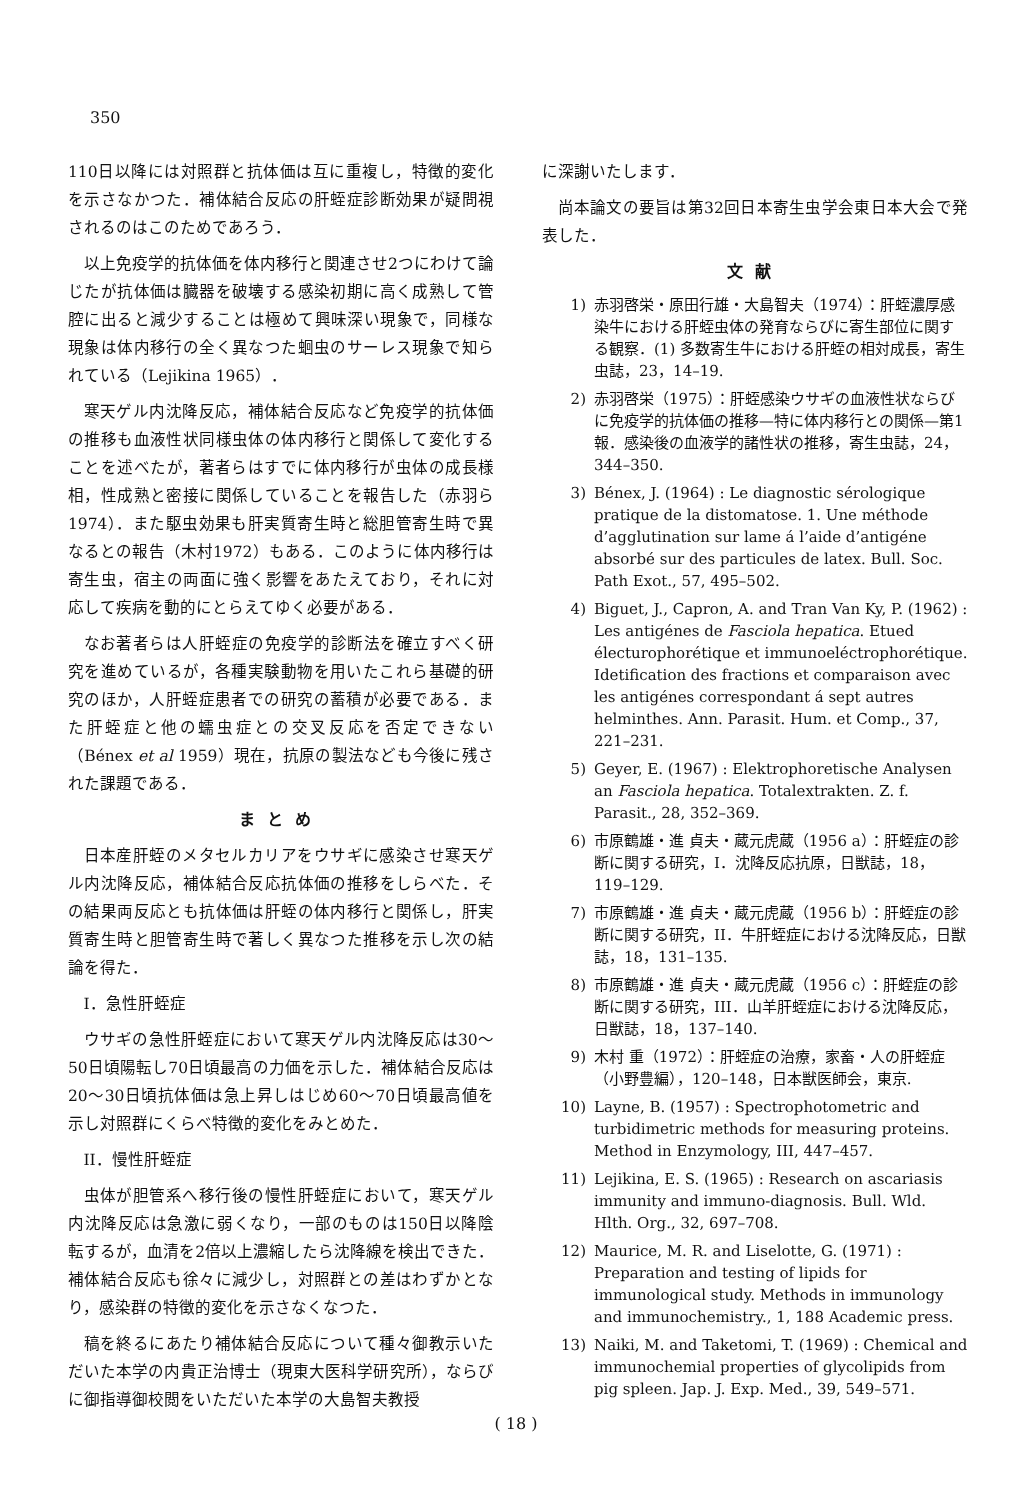350
110日以降には対照群と抗体価は互に重複し，特徴的変化を示さなかつた．補体結合反応の肝蛭症診断効果が疑問視されるのはこのためであろう．
以上免疫学的抗体価を体内移行と関連させ2つにわけて論じたが抗体価は臓器を破壊する感染初期に高く成熟して管腔に出ると減少することは極めて興味深い現象で，同様な現象は体内移行の全く異なつた蛔虫のサーレス現象で知られている（Lejikina 1965）．
寒天ゲル内沈降反応，補体結合反応など免疫学的抗体価の推移も血液性状同様虫体の体内移行と関係して変化することを述べたが，著者らはすでに体内移行が虫体の成長様相，性成熟と密接に関係していることを報告した（赤羽ら1974）．また駆虫効果も肝実質寄生時と総胆管寄生時で異なるとの報告（木村1972）もある．このように体内移行は寄生虫，宿主の両面に強く影響をあたえており，それに対応して疾病を動的にとらえてゆく必要がある．
なお著者らは人肝蛭症の免疫学的診断法を確立すべく研究を進めているが，各種実験動物を用いたこれら基礎的研究のほか，人肝蛭症患者での研究の蓄積が必要である．また肝蛭症と他の蠕虫症との交叉反応を否定できない（Bénex et al 1959）現在，抗原の製法なども今後に残された課題である．
まとめ
日本産肝蛭のメタセルカリアをウサギに感染させ寒天ゲル内沈降反応，補体結合反応抗体価の推移をしらべた．その結果両反応とも抗体価は肝蛭の体内移行と関係し，肝実質寄生時と胆管寄生時で著しく異なつた推移を示し次の結論を得た．
I．急性肝蛭症
ウサギの急性肝蛭症において寒天ゲル内沈降反応は30～50日頃陽転し70日頃最高の力価を示した．補体結合反応は20～30日頃抗体価は急上昇しはじめ60～70日頃最高値を示し対照群にくらべ特徴的変化をみとめた．
II．慢性肝蛭症
虫体が胆管系へ移行後の慢性肝蛭症において，寒天ゲル内沈降反応は急激に弱くなり，一部のものは150日以降陰転するが，血清を2倍以上濃縮したら沈降線を検出できた．補体結合反応も徐々に減少し，対照群との差はわずかとなり，感染群の特徴的変化を示さなくなつた．
稿を終るにあたり補体結合反応について種々御教示いただいた本学の内貴正治博士（現東大医科学研究所），ならびに御指導御校閲をいただいた本学の大島智夫教授
に深謝いたします．
尚本論文の要旨は第32回日本寄生虫学会東日本大会で発表した．
文献
1) 赤羽啓栄・原田行雄・大島智夫（1974）：肝蛭濃厚感染牛における肝蛭虫体の発育ならびに寄生部位に関する観察．(1) 多数寄生牛における肝蛭の相対成長，寄生虫誌，23，14–19.
2) 赤羽啓栄（1975）：肝蛭感染ウサギの血液性状ならびに免疫学的抗体価の推移—特に体内移行との関係—第1報．感染後の血液学的諸性状の推移，寄生虫誌，24，344–350.
3) Bénex, J. (1964) : Le diagnostic sérologique pratique de la distomatose. 1. Une méthode d’agglutination sur lame á l’aide d’antigéne absorbé sur des particules de latex. Bull. Soc. Path Exot., 57, 495–502.
4) Biguet, J., Capron, A. and Tran Van Ky, P. (1962) : Les antigénes de Fasciola hepatica. Etued électurophorétique et immunoeléctrophorétique. Idetification des fractions et comparaison avec les antigénes correspondant á sept autres helminthes. Ann. Parasit. Hum. et Comp., 37, 221–231.
5) Geyer, E. (1967) : Elektrophoretische Analysen an Fasciola hepatica. Totalextrakten. Z. f. Parasit., 28, 352–369.
6) 市原鶴雄・進 貞夫・蔵元虎蔵（1956 a）：肝蛭症の診断に関する研究，I．沈降反応抗原，日獣誌，18，119–129.
7) 市原鶴雄・進 貞夫・蔵元虎蔵（1956 b）：肝蛭症の診断に関する研究，II．牛肝蛭症における沈降反応，日獣誌，18，131–135.
8) 市原鶴雄・進 貞夫・蔵元虎蔵（1956 c）：肝蛭症の診断に関する研究，III．山羊肝蛭症における沈降反応，日獣誌，18，137–140.
9) 木村 重（1972）：肝蛭症の治療，家畜・人の肝蛭症（小野豊編），120–148，日本獣医師会，東京.
10) Layne, B. (1957) : Spectrophotometric and turbidimetric methods for measuring proteins. Method in Enzymology, III, 447–457.
11) Lejikina, E. S. (1965) : Research on ascariasis immunity and immuno-diagnosis. Bull. Wld. Hlth. Org., 32, 697–708.
12) Maurice, M. R. and Liselotte, G. (1971) : Preparation and testing of lipids for immunological study. Methods in immunology and immunochemistry., 1, 188 Academic press.
13) Naiki, M. and Taketomi, T. (1969) : Chemical and immunochemial properties of glycolipids from pig spleen. Jap. J. Exp. Med., 39, 549–571.
( 18 )